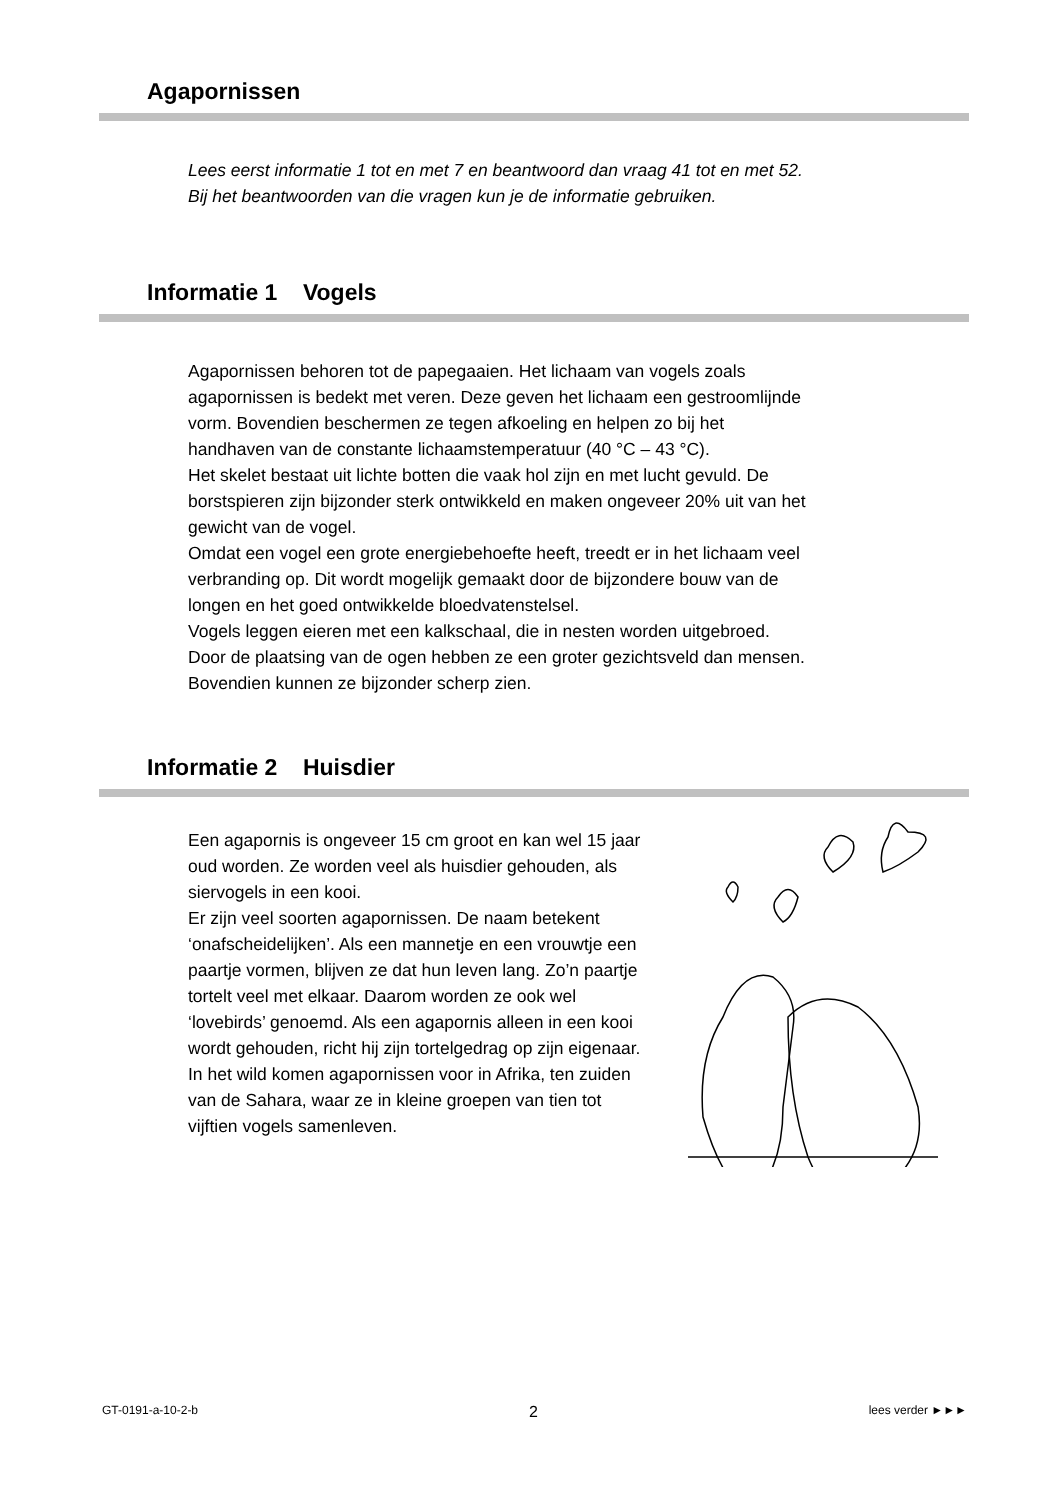Agapornissen
Lees eerst informatie 1 tot en met 7 en beantwoord dan vraag 41 tot en met 52.
Bij het beantwoorden van die vragen kun je de informatie gebruiken.
Informatie 1 Vogels
Agapornissen behoren tot de papegaaien. Het lichaam van vogels zoals
agapornissen is bedekt met veren. Deze geven het lichaam een gestroomlijnde
vorm. Bovendien beschermen ze tegen afkoeling en helpen zo bij het
handhaven van de constante lichaamstemperatuur (40 °C – 43 °C).
Het skelet bestaat uit lichte botten die vaak hol zijn en met lucht gevuld. De
borstspieren zijn bijzonder sterk ontwikkeld en maken ongeveer 20% uit van het
gewicht van de vogel.
Omdat een vogel een grote energiebehoefte heeft, treedt er in het lichaam veel
verbranding op. Dit wordt mogelijk gemaakt door de bijzondere bouw van de
longen en het goed ontwikkelde bloedvatenstelsel.
Vogels leggen eieren met een kalkschaal, die in nesten worden uitgebroed.
Door de plaatsing van de ogen hebben ze een groter gezichtsveld dan mensen.
Bovendien kunnen ze bijzonder scherp zien.
Informatie 2 Huisdier
Een agapornis is ongeveer 15 cm groot en kan wel 15 jaar oud worden. Ze worden veel als huisdier gehouden, als siervogels in een kooi.
Er zijn veel soorten agapornissen. De naam betekent ‘onafscheidelijken’. Als een mannetje en een vrouwtje een paartje vormen, blijven ze dat hun leven lang. Zo’n paartje tortelt veel met elkaar. Daarom worden ze ook wel ‘lovebirds’ genoemd. Als een agapornis alleen in een kooi wordt gehouden, richt hij zijn tortelgedrag op zijn eigenaar.
In het wild komen agapornissen voor in Afrika, ten zuiden van de Sahara, waar ze in kleine groepen van tien tot vijftien vogels samenleven.
GT-0191-a-10-2-b 2 lees verder ►►►